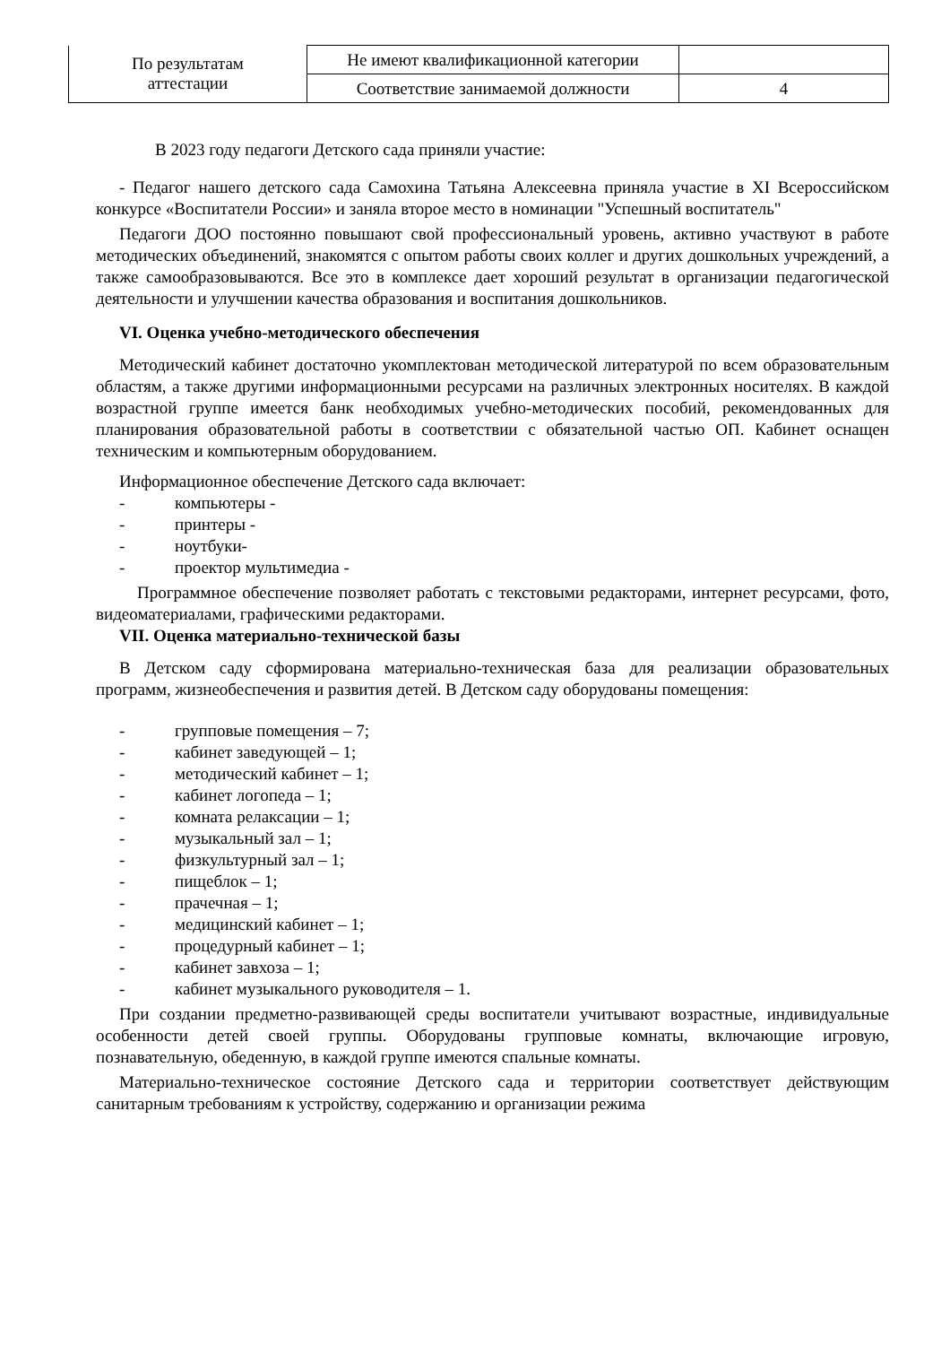| По результатам аттестации | Не имеют квалификационной категории | |
| | Соответствие занимаемой должности | 4 |
В 2023 году педагоги Детского сада приняли участие:
- Педагог нашего детского сада Самохина Татьяна Алексеевна приняла участие в XI Всероссийском конкурсе «Воспитатели России» и заняла второе место в номинации "Успешный воспитатель"
Педагоги ДОО постоянно повышают свой профессиональный уровень, активно участвуют в работе методических объединений, знакомятся с опытом работы своих коллег и других дошкольных учреждений, а также самообразовываются. Все это в комплексе дает хороший результат в организации педагогической деятельности и улучшении качества образования и воспитания дошкольников.
VI. Оценка учебно-методического обеспечения
Методический кабинет достаточно укомплектован методической литературой по всем образовательным областям, а также другими информационными ресурсами на различных электронных носителях. В каждой возрастной группе имеется банк необходимых учебно-методических пособий, рекомендованных для планирования образовательной работы в соответствии с обязательной частью ОП. Кабинет оснащен техническим и компьютерным оборудованием.
Информационное обеспечение Детского сада включает:
- компьютеры -
- принтеры -
- ноутбуки-
- проектор мультимедиа -
Программное обеспечение позволяет работать с текстовыми редакторами, интернет ресурсами, фото, видеоматериалами, графическими редакторами.
VII. Оценка материально-технической базы
В Детском саду сформирована материально-техническая база для реализации образовательных программ, жизнеобеспечения и развития детей. В Детском саду оборудованы помещения:
- групповые помещения – 7;
- кабинет заведующей – 1;
- методический кабинет – 1;
- кабинет логопеда – 1;
- комната релаксации – 1;
- музыкальный зал – 1;
- физкультурный зал – 1;
- пищеблок – 1;
- прачечная – 1;
- медицинский кабинет – 1;
- процедурный кабинет – 1;
- кабинет завхоза – 1;
- кабинет музыкального руководителя – 1.
При создании предметно-развивающей среды воспитатели учитывают возрастные, индивидуальные особенности детей своей группы. Оборудованы групповые комнаты, включающие игровую, познавательную, обеденную, в каждой группе имеются спальные комнаты.
Материально-техническое состояние Детского сада и территории соответствует действующим санитарным требованиям к устройству, содержанию и организации режима